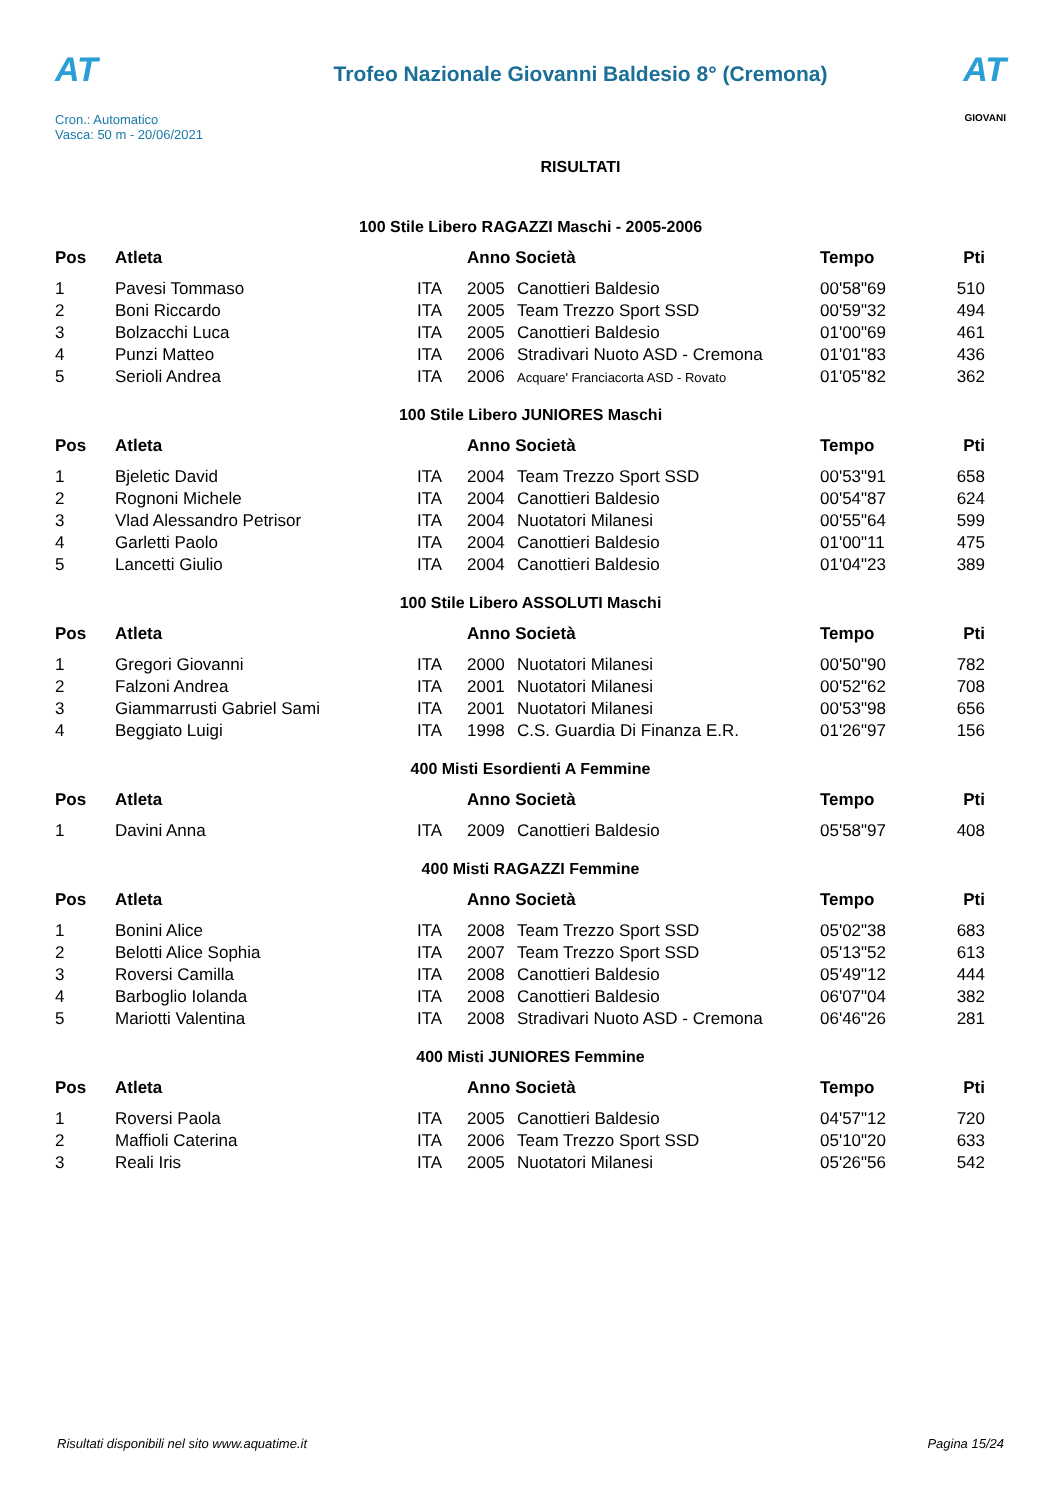AT
Cron.: Automatico
Vasca: 50 m - 20/06/2021
Trofeo Nazionale Giovanni Baldesio 8° (Cremona)
RISULTATI
AT
GIOVANI
100 Stile Libero RAGAZZI Maschi - 2005-2006
| Pos | Atleta | | Anno Società | | Tempo | Pti |
| --- | --- | --- | --- | --- | --- | --- |
| 1 | Pavesi Tommaso | ITA | 2005 | Canottieri Baldesio | 00'58"69 | 510 |
| 2 | Boni Riccardo | ITA | 2005 | Team Trezzo Sport SSD | 00'59"32 | 494 |
| 3 | Bolzacchi Luca | ITA | 2005 | Canottieri Baldesio | 01'00"69 | 461 |
| 4 | Punzi Matteo | ITA | 2006 | Stradivari Nuoto ASD - Cremona | 01'01"83 | 436 |
| 5 | Serioli Andrea | ITA | 2006 | Acquare' Franciacorta ASD - Rovato | 01'05"82 | 362 |
100 Stile Libero JUNIORES Maschi
| Pos | Atleta | | Anno Società | | Tempo | Pti |
| --- | --- | --- | --- | --- | --- | --- |
| 1 | Bjeletic David | ITA | 2004 | Team Trezzo Sport SSD | 00'53"91 | 658 |
| 2 | Rognoni Michele | ITA | 2004 | Canottieri Baldesio | 00'54"87 | 624 |
| 3 | Vlad Alessandro Petrisor | ITA | 2004 | Nuotatori Milanesi | 00'55"64 | 599 |
| 4 | Garletti Paolo | ITA | 2004 | Canottieri Baldesio | 01'00"11 | 475 |
| 5 | Lancetti Giulio | ITA | 2004 | Canottieri Baldesio | 01'04"23 | 389 |
100 Stile Libero ASSOLUTI Maschi
| Pos | Atleta | | Anno Società | | Tempo | Pti |
| --- | --- | --- | --- | --- | --- | --- |
| 1 | Gregori Giovanni | ITA | 2000 | Nuotatori Milanesi | 00'50"90 | 782 |
| 2 | Falzoni Andrea | ITA | 2001 | Nuotatori Milanesi | 00'52"62 | 708 |
| 3 | Giammarrusti Gabriel Sami | ITA | 2001 | Nuotatori Milanesi | 00'53"98 | 656 |
| 4 | Beggiato Luigi | ITA | 1998 | C.S. Guardia Di Finanza E.R. | 01'26"97 | 156 |
400 Misti Esordienti A Femmine
| Pos | Atleta | | Anno Società | | Tempo | Pti |
| --- | --- | --- | --- | --- | --- | --- |
| 1 | Davini Anna | ITA | 2009 | Canottieri Baldesio | 05'58"97 | 408 |
400 Misti RAGAZZI Femmine
| Pos | Atleta | | Anno Società | | Tempo | Pti |
| --- | --- | --- | --- | --- | --- | --- |
| 1 | Bonini Alice | ITA | 2008 | Team Trezzo Sport SSD | 05'02"38 | 683 |
| 2 | Belotti Alice Sophia | ITA | 2007 | Team Trezzo Sport SSD | 05'13"52 | 613 |
| 3 | Roversi Camilla | ITA | 2008 | Canottieri Baldesio | 05'49"12 | 444 |
| 4 | Barboglio Iolanda | ITA | 2008 | Canottieri Baldesio | 06'07"04 | 382 |
| 5 | Mariotti Valentina | ITA | 2008 | Stradivari Nuoto ASD - Cremona | 06'46"26 | 281 |
400 Misti JUNIORES Femmine
| Pos | Atleta | | Anno Società | | Tempo | Pti |
| --- | --- | --- | --- | --- | --- | --- |
| 1 | Roversi Paola | ITA | 2005 | Canottieri Baldesio | 04'57"12 | 720 |
| 2 | Maffioli Caterina | ITA | 2006 | Team Trezzo Sport SSD | 05'10"20 | 633 |
| 3 | Reali Iris | ITA | 2005 | Nuotatori Milanesi | 05'26"56 | 542 |
Risultati disponibili nel sito www.aquatime.it Pagina 15/24